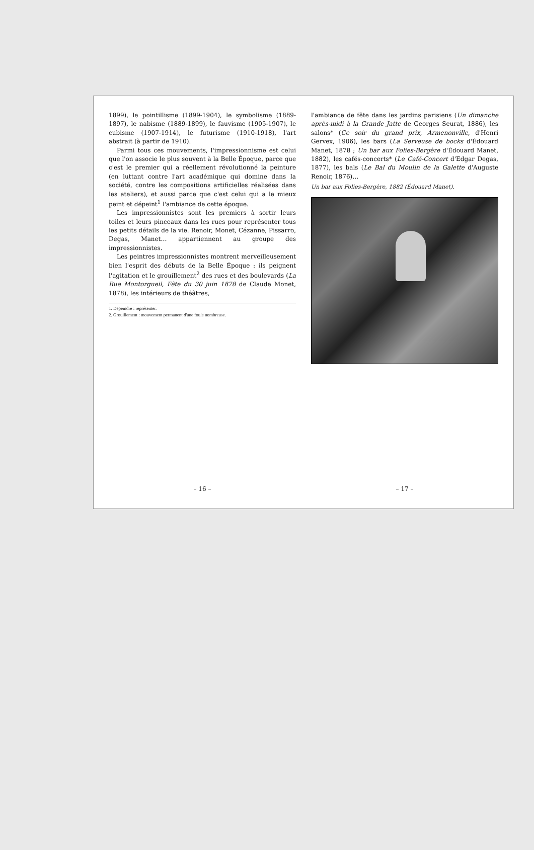1899), le pointillisme (1899-1904), le symbolisme (1889-1897), le nabisme (1889-1899), le fauvisme (1905-1907), le cubisme (1907-1914), le futurisme (1910-1918), l'art abstrait (à partir de 1910).
Parmi tous ces mouvements, l'impressionnisme est celui que l'on associe le plus souvent à la Belle Époque, parce que c'est le premier qui a réellement révolutionné la peinture (en luttant contre l'art académique qui domine dans la société, contre les compositions artificielles réalisées dans les ateliers), et aussi parce que c'est celui qui a le mieux peint et dépeint<sup>1</sup> l'ambiance de cette époque.
Les impressionnistes sont les premiers à sortir leurs toiles et leurs pinceaux dans les rues pour représenter tous les petits détails de la vie. Renoir, Monet, Cézanne, Pissarro, Degas, Manet… appartiennent au groupe des impressionnistes.
Les peintres impressionnistes montrent merveilleusement bien l'esprit des débuts de la Belle Époque : ils peignent l'agitation et le grouillement<sup>2</sup> des rues et des boulevards (La Rue Montorgueil, Fête du 30 juin 1878 de Claude Monet, 1878), les intérieurs de théâtres,
1. Dépeindre : représenter.
2. Grouillement : mouvement permanent d'une foule nombreuse.
– 16 –
l'ambiance de fête dans les jardins parisiens (Un dimanche après-midi à la Grande Jatte de Georges Seurat, 1886), les salons* (Ce soir du grand prix, Armenonville, d'Henri Gervex, 1906), les bars (La Serveuse de bocks d'Édouard Manet, 1878 ; Un bar aux Folies-Bergère d'Édouard Manet, 1882), les cafés-concerts* (Le Café-Concert d'Edgar Degas, 1877), les bals (Le Bal du Moulin de la Galette d'Auguste Renoir, 1876)…
Un bar aux Folies-Bergère, 1882 (Édouard Manet).
– 17 –